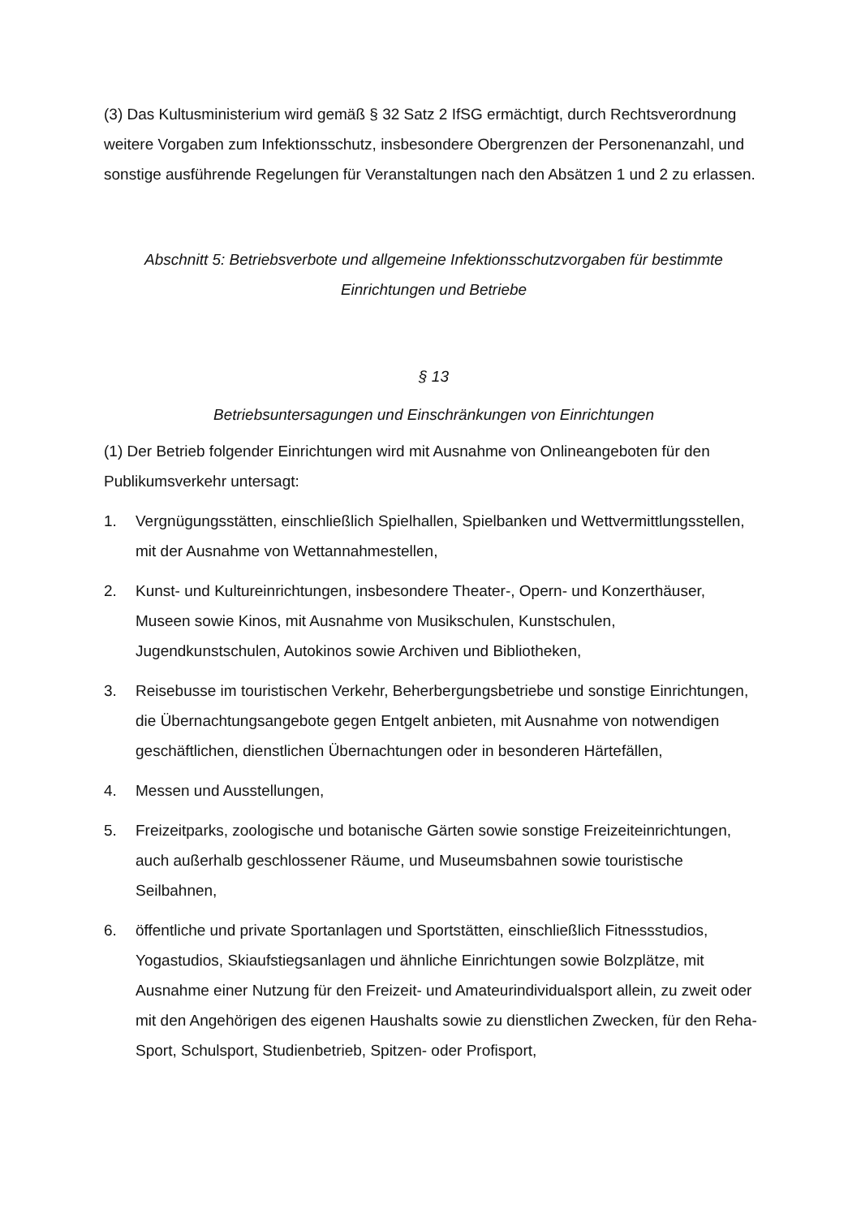(3) Das Kultusministerium wird gemäß § 32 Satz 2 IfSG ermächtigt, durch Rechtsverordnung weitere Vorgaben zum Infektionsschutz, insbesondere Obergrenzen der Personenanzahl, und sonstige ausführende Regelungen für Veranstaltungen nach den Absätzen 1 und 2 zu erlassen.
Abschnitt 5: Betriebsverbote und allgemeine Infektionsschutzvorgaben für bestimmte Einrichtungen und Betriebe
§ 13
Betriebsuntersagungen und Einschränkungen von Einrichtungen
(1) Der Betrieb folgender Einrichtungen wird mit Ausnahme von Onlineangeboten für den Publikumsverkehr untersagt:
1. Vergnügungsstätten, einschließlich Spielhallen, Spielbanken und Wettvermittlungsstellen, mit der Ausnahme von Wettannahmestellen,
2. Kunst- und Kultureinrichtungen, insbesondere Theater-, Opern- und Konzerthäuser, Museen sowie Kinos, mit Ausnahme von Musikschulen, Kunstschulen, Jugendkunstschulen, Autokinos sowie Archiven und Bibliotheken,
3. Reisebusse im touristischen Verkehr, Beherbergungsbetriebe und sonstige Einrichtungen, die Übernachtungsangebote gegen Entgelt anbieten, mit Ausnahme von notwendigen geschäftlichen, dienstlichen Übernachtungen oder in besonderen Härtefällen,
4. Messen und Ausstellungen,
5. Freizeitparks, zoologische und botanische Gärten sowie sonstige Freizeiteinrichtungen, auch außerhalb geschlossener Räume, und Museumsbahnen sowie touristische Seilbahnen,
6. öffentliche und private Sportanlagen und Sportstätten, einschließlich Fitnessstudios, Yogastudios, Skiaufstiegsanlagen und ähnliche Einrichtungen sowie Bolzplätze, mit Ausnahme einer Nutzung für den Freizeit- und Amateurindividualsport allein, zu zweit oder mit den Angehörigen des eigenen Haushalts sowie zu dienstlichen Zwecken, für den Reha-Sport, Schulsport, Studienbetrieb, Spitzen- oder Profisport,